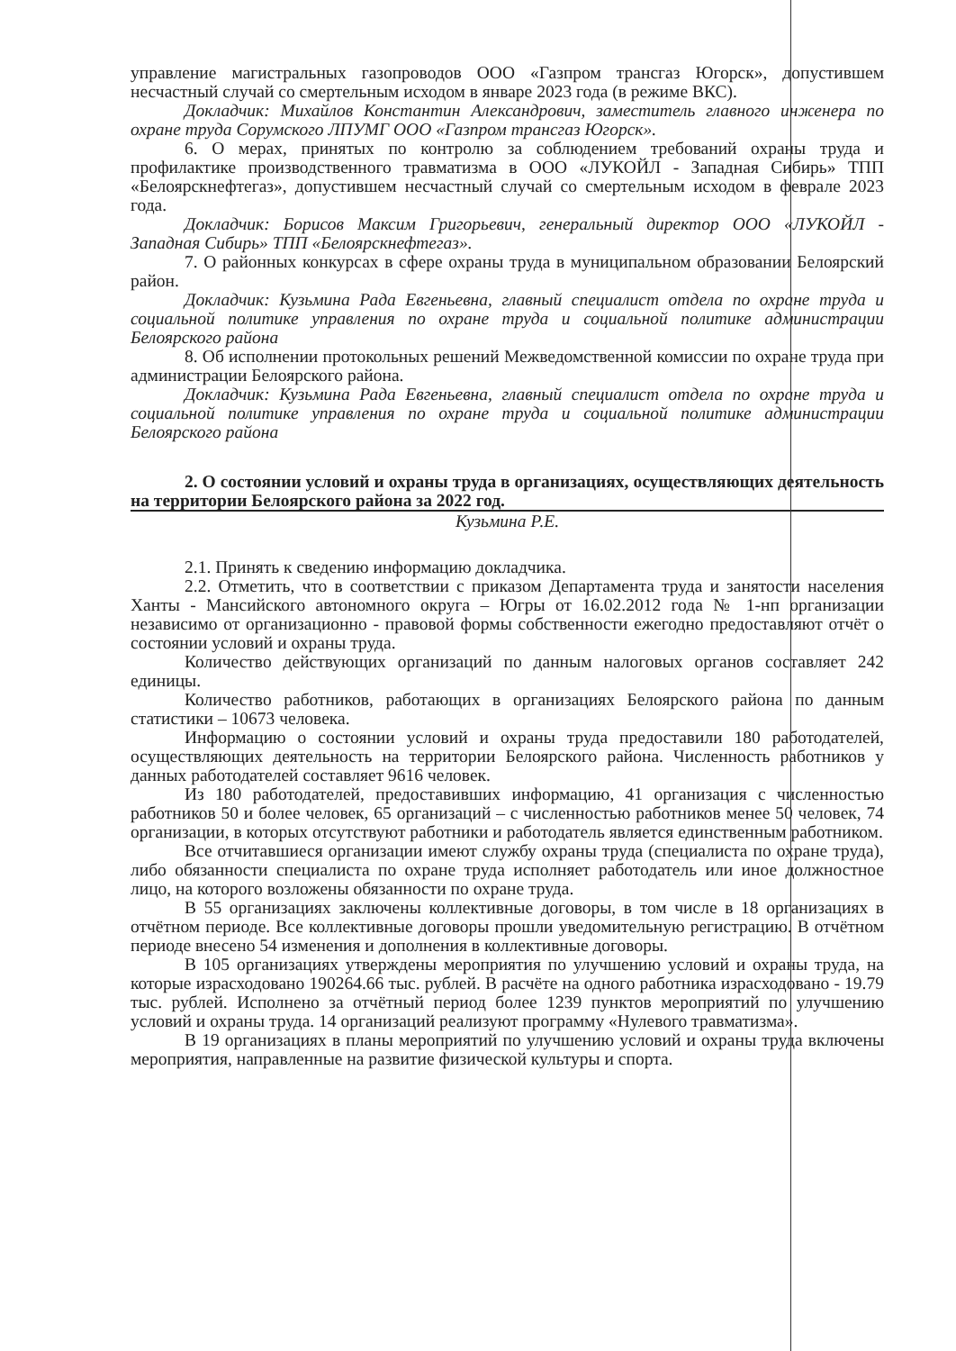управление магистральных газопроводов ООО «Газпром трансгаз Югорск», допустившем несчастный случай со смертельным исходом в январе 2023 года (в режиме ВКС).
Докладчик: Михайлов Константин Александрович, заместитель главного инженера по охране труда Сорумского ЛПУМГ ООО «Газпром трансгаз Югорск».
6. О мерах, принятых по контролю за соблюдением требований охраны труда и профилактике производственного травматизма в ООО «ЛУКОЙЛ - Западная Сибирь» ТПП «Белоярскнефтегаз», допустившем несчастный случай со смертельным исходом в феврале 2023 года.
Докладчик: Борисов Максим Григорьевич, генеральный директор ООО «ЛУКОЙЛ - Западная Сибирь» ТПП «Белоярскнефтегаз».
7. О районных конкурсах в сфере охраны труда в муниципальном образовании Белоярский район.
Докладчик: Кузьмина Рада Евгеньевна, главный специалист отдела по охране труда и социальной политике управления по охране труда и социальной политике администрации Белоярского района
8. Об исполнении протокольных решений Межведомственной комиссии по охране труда при администрации Белоярского района.
Докладчик: Кузьмина Рада Евгеньевна, главный специалист отдела по охране труда и социальной политике управления по охране труда и социальной политике администрации Белоярского района
2. О состоянии условий и охраны труда в организациях, осуществляющих деятельность на территории Белоярского района за 2022 год.
Кузьмина Р.Е.
2.1. Принять к сведению информацию докладчика.
2.2. Отметить, что в соответствии с приказом Департамента труда и занятости населения Ханты - Мансийского автономного округа – Югры от 16.02.2012 года № 1-нп организации независимо от организационно - правовой формы собственности ежегодно предоставляют отчёт о состоянии условий и охраны труда.
Количество действующих организаций по данным налоговых органов составляет 242 единицы.
Количество работников, работающих в организациях Белоярского района по данным статистики – 10673 человека.
Информацию о состоянии условий и охраны труда предоставили 180 работодателей, осуществляющих деятельность на территории Белоярского района. Численность работников у данных работодателей составляет 9616 человек.
Из 180 работодателей, предоставивших информацию, 41 организация с численностью работников 50 и более человек, 65 организаций – с численностью работников менее 50 человек, 74 организации, в которых отсутствуют работники и работодатель является единственным работником.
Все отчитавшиеся организации имеют службу охраны труда (специалиста по охране труда), либо обязанности специалиста по охране труда исполняет работодатель или иное должностное лицо, на которого возложены обязанности по охране труда.
В 55 организациях заключены коллективные договоры, в том числе в 18 организациях в отчётном периоде. Все коллективные договоры прошли уведомительную регистрацию. В отчётном периоде внесено 54 изменения и дополнения в коллективные договоры.
В 105 организациях утверждены мероприятия по улучшению условий и охраны труда, на которые израсходовано 190264.66 тыс. рублей. В расчёте на одного работника израсходовано - 19.79 тыс. рублей. Исполнено за отчётный период более 1239 пунктов мероприятий по улучшению условий и охраны труда. 14 организаций реализуют программу «Нулевого травматизма».
В 19 организациях в планы мероприятий по улучшению условий и охраны труда включены мероприятия, направленные на развитие физической культуры и спорта.